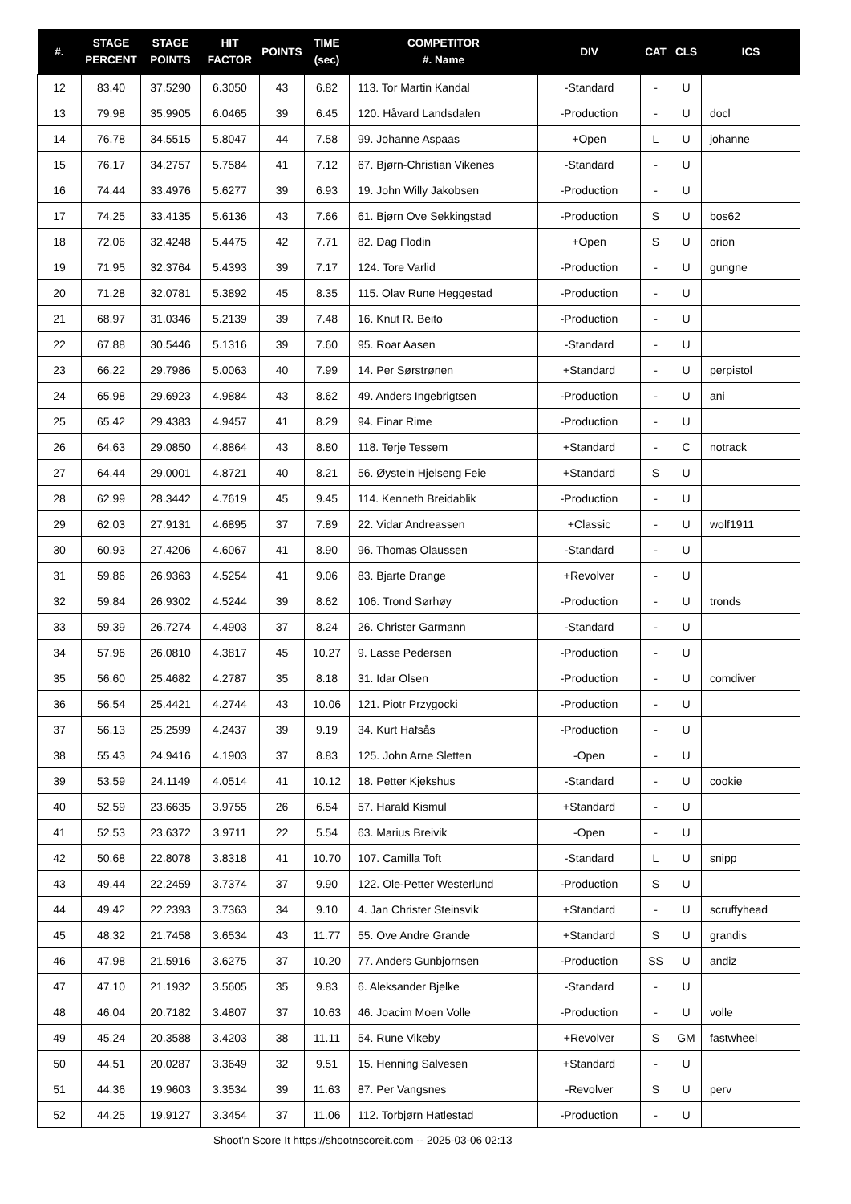| #. | STAGE PERCENT | STAGE POINTS | HIT FACTOR | POINTS | TIME (sec) | COMPETITOR #. Name | DIV | CAT | CLS | ICS |
| --- | --- | --- | --- | --- | --- | --- | --- | --- | --- | --- |
| 12 | 83.40 | 37.5290 | 6.3050 | 43 | 6.82 | 113. Tor Martin Kandal | -Standard | - | U | |
| 13 | 79.98 | 35.9905 | 6.0465 | 39 | 6.45 | 120. Håvard Landsdalen | -Production | - | U | docl |
| 14 | 76.78 | 34.5515 | 5.8047 | 44 | 7.58 | 99. Johanne Aspaas | +Open | L | U | johanne |
| 15 | 76.17 | 34.2757 | 5.7584 | 41 | 7.12 | 67. Bjørn-Christian Vikenes | -Standard | - | U | |
| 16 | 74.44 | 33.4976 | 5.6277 | 39 | 6.93 | 19. John Willy Jakobsen | -Production | - | U | |
| 17 | 74.25 | 33.4135 | 5.6136 | 43 | 7.66 | 61. Bjørn Ove Sekkingstad | -Production | S | U | bos62 |
| 18 | 72.06 | 32.4248 | 5.4475 | 42 | 7.71 | 82. Dag Flodin | +Open | S | U | orion |
| 19 | 71.95 | 32.3764 | 5.4393 | 39 | 7.17 | 124. Tore Varlid | -Production | - | U | gungne |
| 20 | 71.28 | 32.0781 | 5.3892 | 45 | 8.35 | 115. Olav Rune Heggestad | -Production | - | U | |
| 21 | 68.97 | 31.0346 | 5.2139 | 39 | 7.48 | 16. Knut R. Beito | -Production | - | U | |
| 22 | 67.88 | 30.5446 | 5.1316 | 39 | 7.60 | 95. Roar Aasen | -Standard | - | U | |
| 23 | 66.22 | 29.7986 | 5.0063 | 40 | 7.99 | 14. Per Sørstrønen | +Standard | - | U | perpistol |
| 24 | 65.98 | 29.6923 | 4.9884 | 43 | 8.62 | 49. Anders Ingebrigtsen | -Production | - | U | ani |
| 25 | 65.42 | 29.4383 | 4.9457 | 41 | 8.29 | 94. Einar Rime | -Production | - | U | |
| 26 | 64.63 | 29.0850 | 4.8864 | 43 | 8.80 | 118. Terje Tessem | +Standard | - | C | notrack |
| 27 | 64.44 | 29.0001 | 4.8721 | 40 | 8.21 | 56. Øystein Hjelseng Feie | +Standard | S | U | |
| 28 | 62.99 | 28.3442 | 4.7619 | 45 | 9.45 | 114. Kenneth Breidablik | -Production | - | U | |
| 29 | 62.03 | 27.9131 | 4.6895 | 37 | 7.89 | 22. Vidar Andreassen | +Classic | - | U | wolf1911 |
| 30 | 60.93 | 27.4206 | 4.6067 | 41 | 8.90 | 96. Thomas Olaussen | -Standard | - | U | |
| 31 | 59.86 | 26.9363 | 4.5254 | 41 | 9.06 | 83. Bjarte Drange | +Revolver | - | U | |
| 32 | 59.84 | 26.9302 | 4.5244 | 39 | 8.62 | 106. Trond Sørhøy | -Production | - | U | tronds |
| 33 | 59.39 | 26.7274 | 4.4903 | 37 | 8.24 | 26. Christer Garmann | -Standard | - | U | |
| 34 | 57.96 | 26.0810 | 4.3817 | 45 | 10.27 | 9. Lasse Pedersen | -Production | - | U | |
| 35 | 56.60 | 25.4682 | 4.2787 | 35 | 8.18 | 31. Idar Olsen | -Production | - | U | comdiver |
| 36 | 56.54 | 25.4421 | 4.2744 | 43 | 10.06 | 121. Piotr Przygocki | -Production | - | U | |
| 37 | 56.13 | 25.2599 | 4.2437 | 39 | 9.19 | 34. Kurt Hafsås | -Production | - | U | |
| 38 | 55.43 | 24.9416 | 4.1903 | 37 | 8.83 | 125. John Arne Sletten | -Open | - | U | |
| 39 | 53.59 | 24.1149 | 4.0514 | 41 | 10.12 | 18. Petter Kjekshus | -Standard | - | U | cookie |
| 40 | 52.59 | 23.6635 | 3.9755 | 26 | 6.54 | 57. Harald Kismul | +Standard | - | U | |
| 41 | 52.53 | 23.6372 | 3.9711 | 22 | 5.54 | 63. Marius Breivik | -Open | - | U | |
| 42 | 50.68 | 22.8078 | 3.8318 | 41 | 10.70 | 107. Camilla Toft | -Standard | L | U | snipp |
| 43 | 49.44 | 22.2459 | 3.7374 | 37 | 9.90 | 122. Ole-Petter Westerlund | -Production | S | U | |
| 44 | 49.42 | 22.2393 | 3.7363 | 34 | 9.10 | 4. Jan Christer Steinsvik | +Standard | - | U | scruffyhead |
| 45 | 48.32 | 21.7458 | 3.6534 | 43 | 11.77 | 55. Ove Andre Grande | +Standard | S | U | grandis |
| 46 | 47.98 | 21.5916 | 3.6275 | 37 | 10.20 | 77. Anders Gunbjornsen | -Production | SS | U | andiz |
| 47 | 47.10 | 21.1932 | 3.5605 | 35 | 9.83 | 6. Aleksander Bjelke | -Standard | - | U | |
| 48 | 46.04 | 20.7182 | 3.4807 | 37 | 10.63 | 46. Joacim Moen Volle | -Production | - | U | volle |
| 49 | 45.24 | 20.3588 | 3.4203 | 38 | 11.11 | 54. Rune Vikeby | +Revolver | S | GM | fastwheel |
| 50 | 44.51 | 20.0287 | 3.3649 | 32 | 9.51 | 15. Henning Salvesen | +Standard | - | U | |
| 51 | 44.36 | 19.9603 | 3.3534 | 39 | 11.63 | 87. Per Vangsnes | -Revolver | S | U | perv |
| 52 | 44.25 | 19.9127 | 3.3454 | 37 | 11.06 | 112. Torbjørn Hatlestad | -Production | - | U | |
Shoot'n Score It https://shootnscoreit.com -- 2025-03-06 02:13